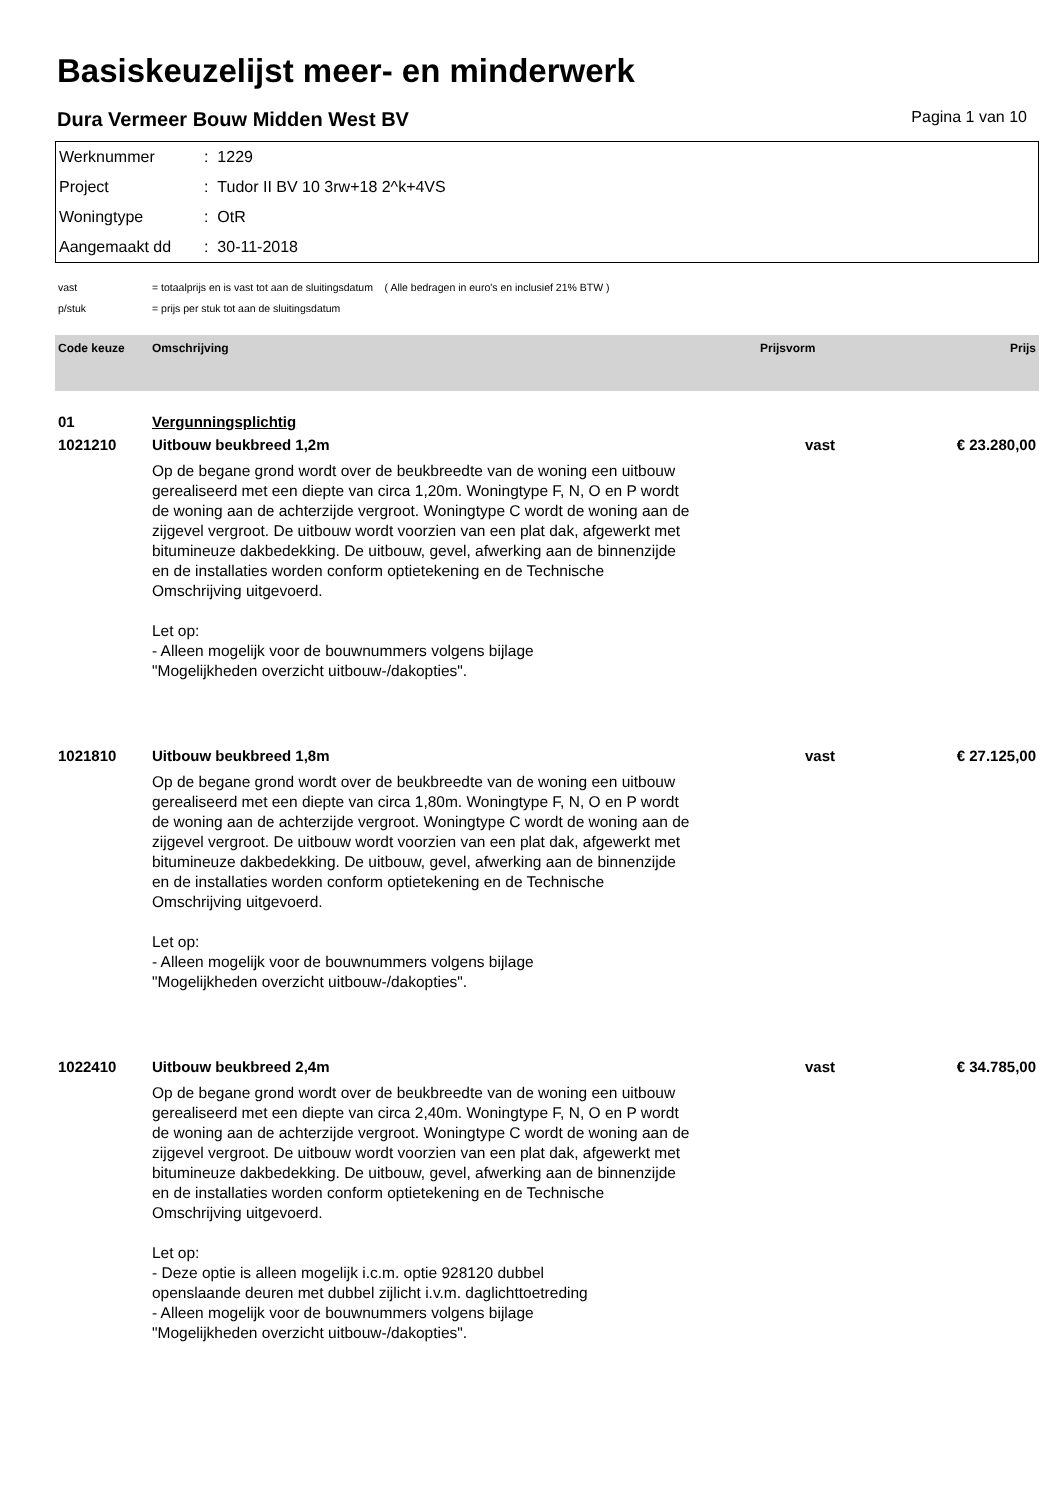Basiskeuzelijst meer- en minderwerk
Dura Vermeer Bouw Midden West BV Pagina 1 van 10
Werknummer: 1229
Project: Tudor II BV 10 3rw+18 2^k+4VS
Woningtype: OtR
Aangemaakt dd: 30-11-2018
vast = totaalprijs en is vast tot aan de sluitingsdatum ( Alle bedragen in euro's en inclusief 21% BTW )
p/stuk = prijs per stuk tot aan de sluitingsdatum
| Code keuze | Omschrijving | Prijsvorm | Prijs |
| --- | --- | --- | --- |
| 01 | Vergunningsplichtig | | |
| 1021210 | Uitbouw beukbreed 1,2m Op de begane grond wordt over de beukbreedte van de woning een uitbouw gerealiseerd met een diepte van circa 1,20m. Woningtype F, N, O en P wordt de woning aan de achterzijde vergroot. Woningtype C wordt de woning aan de zijgevel vergroot. De uitbouw wordt voorzien van een plat dak, afgewerkt met bitumineuze dakbedekking. De uitbouw, gevel, afwerking aan de binnenzijde en de installaties worden conform optietekening en de Technische Omschrijving uitgevoerd. Let op: - Alleen mogelijk voor de bouwnummers volgens bijlage "Mogelijkheden overzicht uitbouw-/dakopties". | vast | € 23.280,00 |
| 1021810 | Uitbouw beukbreed 1,8m Op de begane grond wordt over de beukbreedte van de woning een uitbouw gerealiseerd met een diepte van circa 1,80m. Woningtype F, N, O en P wordt de woning aan de achterzijde vergroot. Woningtype C wordt de woning aan de zijgevel vergroot. De uitbouw wordt voorzien van een plat dak, afgewerkt met bitumineuze dakbedekking. De uitbouw, gevel, afwerking aan de binnenzijde en de installaties worden conform optietekening en de Technische Omschrijving uitgevoerd. Let op: - Alleen mogelijk voor de bouwnummers volgens bijlage "Mogelijkheden overzicht uitbouw-/dakopties". | vast | € 27.125,00 |
| 1022410 | Uitbouw beukbreed 2,4m Op de begane grond wordt over de beukbreedte van de woning een uitbouw gerealiseerd met een diepte van circa 2,40m. Woningtype F, N, O en P wordt de woning aan de achterzijde vergroot. Woningtype C wordt de woning aan de zijgevel vergroot. De uitbouw wordt voorzien van een plat dak, afgewerkt met bitumineuze dakbedekking. De uitbouw, gevel, afwerking aan de binnenzijde en de installaties worden conform optietekening en de Technische Omschrijving uitgevoerd. Let op: - Deze optie is alleen mogelijk i.c.m. optie 928120 dubbel openslaande deuren met dubbel zijlicht i.v.m. daglichttoetreding - Alleen mogelijk voor de bouwnummers volgens bijlage "Mogelijkheden overzicht uitbouw-/dakopties". | vast | € 34.785,00 |